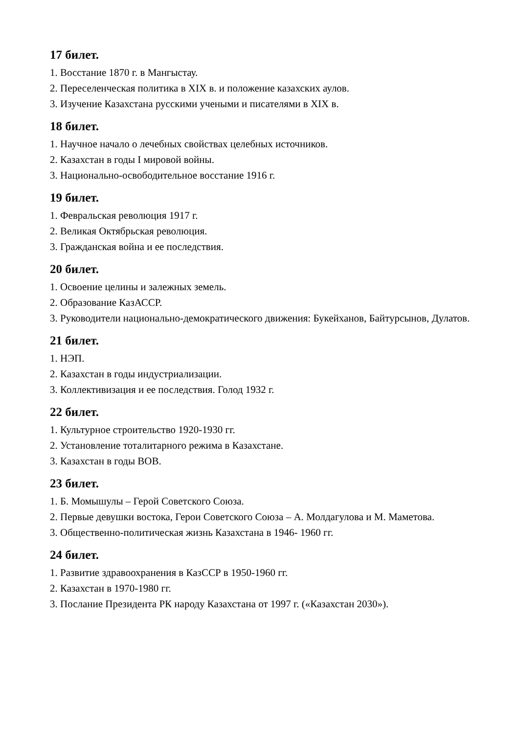17 билет.
1. Восстание 1870 г. в Мангыстау.
2. Переселенческая политика в XIX в. и положение казахских аулов.
3. Изучение Казахстана русскими учеными и писателями в XIX в.
18 билет.
1. Научное начало о лечебных свойствах целебных источников.
2. Казахстан в годы I мировой войны.
3. Национально-освободительное восстание 1916 г.
19 билет.
1. Февральская революция 1917 г.
2. Великая Октябрьская революция.
3. Гражданская война и ее последствия.
20 билет.
1. Освоение целины и залежных земель.
2. Образование КазАССР.
3. Руководители национально-демократического движения: Букейханов, Байтурсынов, Дулатов.
21 билет.
1. НЭП.
2. Казахстан в годы индустриализации.
3. Коллективизация и ее последствия. Голод 1932 г.
22 билет.
1. Культурное строительство 1920-1930 гг.
2. Установление тоталитарного режима в Казахстане.
3. Казахстан в годы ВОВ.
23 билет.
1. Б. Момышулы – Герой Советского Союза.
2. Первые девушки востока, Герои Советского Союза – А. Молдагулова и М. Маметова.
3. Общественно-политическая жизнь Казахстана в 1946- 1960 гг.
24 билет.
1. Развитие здравоохранения в КазССР в 1950-1960 гг.
2. Казахстан в 1970-1980 гг.
3. Послание Президента РК народу Казахстана от 1997 г. («Казахстан 2030»).